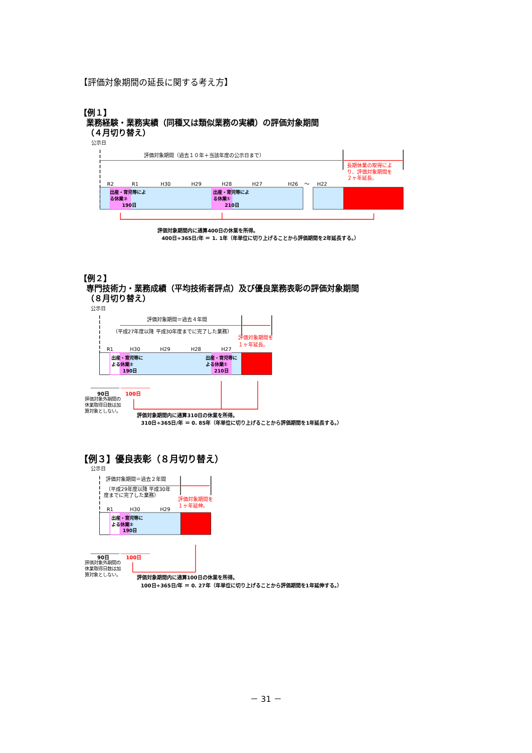【評価対象期間の延長に関する考え方】
【例１】
業務経験・業務実績（同種又は類似業務の実績）の評価対象期間
（４月切り替え）
公示日
評価対象期間（過去１０年＋当該年度の公示日まで）
長期休業の取得によ
り、評価対象期間を
２ヶ年延長。
R2
R1
H30
H29
H28
H27
H26
～
H22
出産・育児等によ
る休業②
190日
出産・育児等によ
る休業①
210日
評価対象期間内に通算400日の休業を所得。
400日÷365日/年 ＝ 1. 1年（年単位に切り上げることから評価期間を2年延長する。）
【例２】
専門技術力・業務成績（平均技術者評点）及び優良業務表彰の評価対象期間
（８月切り替え）
公示日
評価対象期間＝過去４年間
（平成27年度以降 平成30年度までに完了した業務）
評価対象期間を
１ヶ年延長。
R1
H30
H29
H28
H27
出産・育児等に
よる休業②
190日
出産・育児等に
よる休業①
210日
90日
100日
評価対象外期間の
休業取得日数は加
算対象としない。
評価対象期間内に通算310日の休業を所得。
310日÷365日/年 ＝ 0. 85年（年単位に切り上げることから評価期間を1年延長する。）
【例３】優良表彰（８月切り替え）
公示日
評価対象期間＝過去２年間
（平成29年度以降 平成30年
度までに完了した業務）
評価対象期間を
１ヶ年延伸。
R1
H30
H29
出産・育児等に
よる休業②
190日
90日
100日
評価対象外期間の
休業取得日数は加
算対象としない。
評価対象期間内に通算100日の休業を所得。
100日÷365日/年 ＝ 0. 27年（年単位に切り上げることから評価期間を1年延伸する。）
－ 31 －